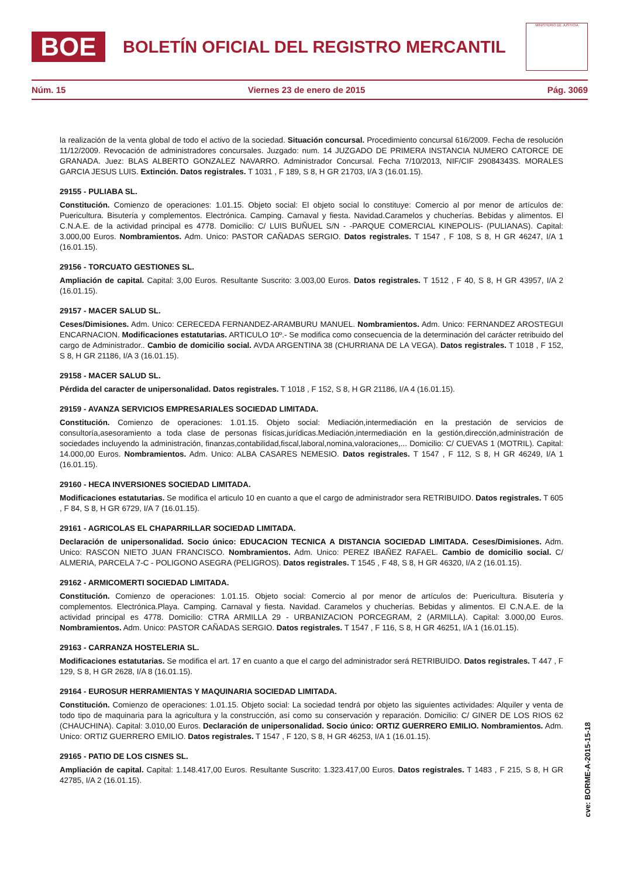BOE
BOLETÍN OFICIAL DEL REGISTRO MERCANTIL
MINISTERIO DE JUSTICIA
Núm. 15 Viernes 23 de enero de 2015 Pág. 3069
la realización de la venta global de todo el activo de la sociedad. Situación concursal. Procedimiento concursal 616/2009. Fecha de resolución 11/12/2009. Revocación de administradores concursales. Juzgado: num. 14 JUZGADO DE PRIMERA INSTANCIA NUMERO CATORCE DE GRANADA. Juez: BLAS ALBERTO GONZALEZ NAVARRO. Administrador Concursal. Fecha 7/10/2013, NIF/CIF 29084343S. MORALES GARCIA JESUS LUIS. Extinción. Datos registrales. T 1031 , F 189, S 8, H GR 21703, I/A 3 (16.01.15).
29155 - PULIABA SL.
Constitución. Comienzo de operaciones: 1.01.15. Objeto social: El objeto social lo constituye: Comercio al por menor de artículos de: Puericultura. Bisutería y complementos. Electrónica. Camping. Carnaval y fiesta. Navidad.Caramelos y chucherías. Bebidas y alimentos. El C.N.A.E. de la actividad principal es 4778. Domicilio: C/ LUIS BUÑUEL S/N - -PARQUE COMERCIAL KINEPOLIS- (PULIANAS). Capital: 3.000,00 Euros. Nombramientos. Adm. Unico: PASTOR CAÑADAS SERGIO. Datos registrales. T 1547 , F 108, S 8, H GR 46247, I/A 1 (16.01.15).
29156 - TORCUATO GESTIONES SL.
Ampliación de capital. Capital: 3,00 Euros. Resultante Suscrito: 3.003,00 Euros. Datos registrales. T 1512 , F 40, S 8, H GR 43957, I/A 2 (16.01.15).
29157 - MACER SALUD SL.
Ceses/Dimisiones. Adm. Unico: CERECEDA FERNANDEZ-ARAMBURU MANUEL. Nombramientos. Adm. Unico: FERNANDEZ AROSTEGUI ENCARNACION. Modificaciones estatutarias. ARTICULO 10º.- Se modifica como consecuencia de la determinación del carácter retribuido del cargo de Administrador.. Cambio de domicilio social. AVDA ARGENTINA 38 (CHURRIANA DE LA VEGA). Datos registrales. T 1018 , F 152, S 8, H GR 21186, I/A 3 (16.01.15).
29158 - MACER SALUD SL.
Pérdida del caracter de unipersonalidad. Datos registrales. T 1018 , F 152, S 8, H GR 21186, I/A 4 (16.01.15).
29159 - AVANZA SERVICIOS EMPRESARIALES SOCIEDAD LIMITADA.
Constitución. Comienzo de operaciones: 1.01.15. Objeto social: Mediación,intermediación en la prestación de servicios de consultoría,asesoramiento a toda clase de personas físicas,jurídicas.Mediación,intermediación en la gestión,dirección,administración de sociedades incluyendo la administración, finanzas,contabilidad,fiscal,laboral,nomina,valoraciones,... Domicilio: C/ CUEVAS 1 (MOTRIL). Capital: 14.000,00 Euros. Nombramientos. Adm. Unico: ALBA CASARES NEMESIO. Datos registrales. T 1547 , F 112, S 8, H GR 46249, I/A 1 (16.01.15).
29160 - HECA INVERSIONES SOCIEDAD LIMITADA.
Modificaciones estatutarias. Se modifica el articulo 10 en cuanto a que el cargo de administrador sera RETRIBUIDO. Datos registrales. T 605 , F 84, S 8, H GR 6729, I/A 7 (16.01.15).
29161 - AGRICOLAS EL CHAPARRILLAR SOCIEDAD LIMITADA.
Declaración de unipersonalidad. Socio único: EDUCACION TECNICA A DISTANCIA SOCIEDAD LIMITADA. Ceses/Dimisiones. Adm. Unico: RASCON NIETO JUAN FRANCISCO. Nombramientos. Adm. Unico: PEREZ IBAÑEZ RAFAEL. Cambio de domicilio social. C/ ALMERIA, PARCELA 7-C - POLIGONO ASEGRA (PELIGROS). Datos registrales. T 1545 , F 48, S 8, H GR 46320, I/A 2 (16.01.15).
29162 - ARMICOMERTI SOCIEDAD LIMITADA.
Constitución. Comienzo de operaciones: 1.01.15. Objeto social: Comercio al por menor de artículos de: Puericultura. Bisutería y complementos. Electrónica.Playa. Camping. Carnaval y fiesta. Navidad. Caramelos y chucherías. Bebidas y alimentos. El C.N.A.E. de la actividad principal es 4778. Domicilio: CTRA ARMILLA 29 - URBANIZACION PORCEGRAM, 2 (ARMILLA). Capital: 3.000,00 Euros. Nombramientos. Adm. Unico: PASTOR CAÑADAS SERGIO. Datos registrales. T 1547 , F 116, S 8, H GR 46251, I/A 1 (16.01.15).
29163 - CARRANZA HOSTELERIA SL.
Modificaciones estatutarias. Se modifica el art. 17 en cuanto a que el cargo del administrador será RETRIBUIDO. Datos registrales. T 447 , F 129, S 8, H GR 2628, I/A 8 (16.01.15).
29164 - EUROSUR HERRAMIENTAS Y MAQUINARIA SOCIEDAD LIMITADA.
Constitución. Comienzo de operaciones: 1.01.15. Objeto social: La sociedad tendrá por objeto las siguientes actividades: Alquiler y venta de todo tipo de maquinaria para la agricultura y la construcción, así como su conservación y reparación. Domicilio: C/ GINER DE LOS RIOS 62 (CHAUCHINA). Capital: 3.010,00 Euros. Declaración de unipersonalidad. Socio único: ORTIZ GUERRERO EMILIO. Nombramientos. Adm. Unico: ORTIZ GUERRERO EMILIO. Datos registrales. T 1547 , F 120, S 8, H GR 46253, I/A 1 (16.01.15).
29165 - PATIO DE LOS CISNES SL.
Ampliación de capital. Capital: 1.148.417,00 Euros. Resultante Suscrito: 1.323.417,00 Euros. Datos registrales. T 1483 , F 215, S 8, H GR 42785, I/A 2 (16.01.15).
cve: BORME-A-2015-15-18